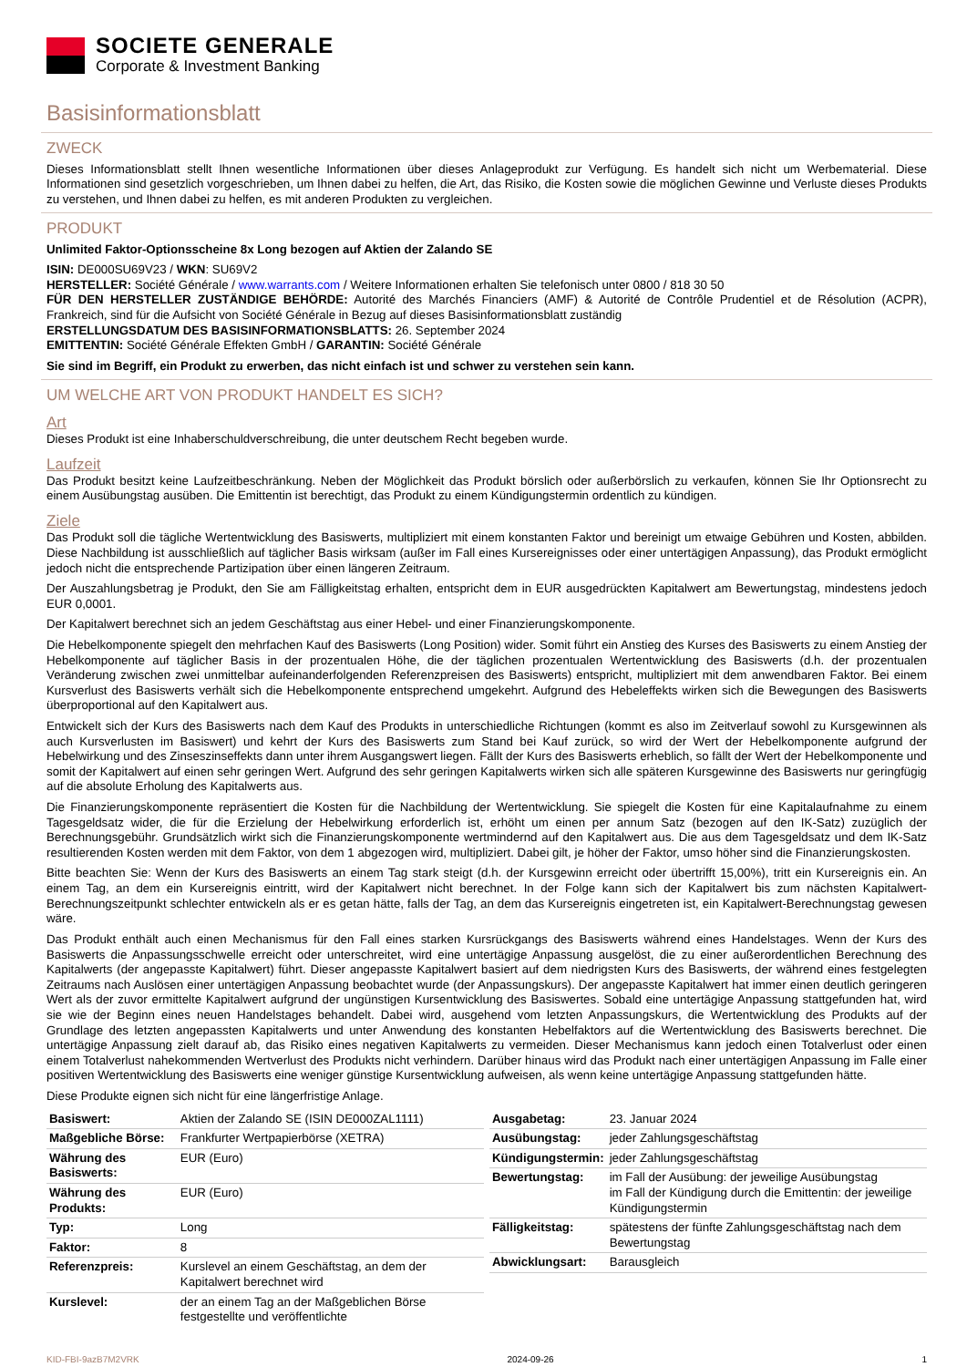SOCIETE GENERALE
Corporate & Investment Banking
Basisinformationsblatt
ZWECK
Dieses Informationsblatt stellt Ihnen wesentliche Informationen über dieses Anlageprodukt zur Verfügung. Es handelt sich nicht um Werbematerial. Diese Informationen sind gesetzlich vorgeschrieben, um Ihnen dabei zu helfen, die Art, das Risiko, die Kosten sowie die möglichen Gewinne und Verluste dieses Produkts zu verstehen, und Ihnen dabei zu helfen, es mit anderen Produkten zu vergleichen.
PRODUKT
Unlimited Faktor-Optionsscheine 8x Long bezogen auf Aktien der Zalando SE
ISIN: DE000SU69V23 / WKN: SU69V2
HERSTELLER: Société Générale / www.warrants.com / Weitere Informationen erhalten Sie telefonisch unter 0800 / 818 30 50
FÜR DEN HERSTELLER ZUSTÄNDIGE BEHÖRDE: Autorité des Marchés Financiers (AMF) & Autorité de Contrôle Prudentiel et de Résolution (ACPR), Frankreich, sind für die Aufsicht von Société Générale in Bezug auf dieses Basisinformationsblatt zuständig
ERSTELLUNGSDATUM DES BASISINFORMATIONSBLATTS: 26. September 2024
EMITTENTIN: Société Générale Effekten GmbH / GARANTIN: Société Générale
Sie sind im Begriff, ein Produkt zu erwerben, das nicht einfach ist und schwer zu verstehen sein kann.
UM WELCHE ART VON PRODUKT HANDELT ES SICH?
Art
Dieses Produkt ist eine Inhaberschuldverschreibung, die unter deutschem Recht begeben wurde.
Laufzeit
Das Produkt besitzt keine Laufzeitbeschränkung. Neben der Möglichkeit das Produkt börslich oder außerbörslich zu verkaufen, können Sie Ihr Optionsrecht zu einem Ausübungstag ausüben. Die Emittentin ist berechtigt, das Produkt zu einem Kündigungstermin ordentlich zu kündigen.
Ziele
Das Produkt soll die tägliche Wertentwicklung des Basiswerts, multipliziert mit einem konstanten Faktor und bereinigt um etwaige Gebühren und Kosten, abbilden. Diese Nachbildung ist ausschließlich auf täglicher Basis wirksam (außer im Fall eines Kursereignisses oder einer untertägigen Anpassung), das Produkt ermöglicht jedoch nicht die entsprechende Partizipation über einen längeren Zeitraum.
Der Auszahlungsbetrag je Produkt, den Sie am Fälligkeitstag erhalten, entspricht dem in EUR ausgedrückten Kapitalwert am Bewertungstag, mindestens jedoch EUR 0,0001.
Der Kapitalwert berechnet sich an jedem Geschäftstag aus einer Hebel- und einer Finanzierungskomponente.
Die Hebelkomponente spiegelt den mehrfachen Kauf des Basiswerts (Long Position) wider. Somit führt ein Anstieg des Kurses des Basiswerts zu einem Anstieg der Hebelkomponente auf täglicher Basis in der prozentualen Höhe, die der täglichen prozentualen Wertentwicklung des Basiswerts (d.h. der prozentualen Veränderung zwischen zwei unmittelbar aufeinanderfolgenden Referenzpreisen des Basiswerts) entspricht, multipliziert mit dem anwendbaren Faktor. Bei einem Kursverlust des Basiswerts verhält sich die Hebelkomponente entsprechend umgekehrt. Aufgrund des Hebeleffekts wirken sich die Bewegungen des Basiswerts überproportional auf den Kapitalwert aus.
Entwickelt sich der Kurs des Basiswerts nach dem Kauf des Produkts in unterschiedliche Richtungen (kommt es also im Zeitverlauf sowohl zu Kursgewinnen als auch Kursverlusten im Basiswert) und kehrt der Kurs des Basiswerts zum Stand bei Kauf zurück, so wird der Wert der Hebelkomponente aufgrund der Hebelwirkung und des Zinseszinseffekts dann unter ihrem Ausgangswert liegen. Fällt der Kurs des Basiswerts erheblich, so fällt der Wert der Hebelkomponente und somit der Kapitalwert auf einen sehr geringen Wert. Aufgrund des sehr geringen Kapitalwerts wirken sich alle späteren Kursgewinne des Basiswerts nur geringfügig auf die absolute Erholung des Kapitalwerts aus.
Die Finanzierungskomponente repräsentiert die Kosten für die Nachbildung der Wertentwicklung. Sie spiegelt die Kosten für eine Kapitalaufnahme zu einem Tagesgeldsatz wider, die für die Erzielung der Hebelwirkung erforderlich ist, erhöht um einen per annum Satz (bezogen auf den IK-Satz) zuzüglich der Berechnungsgebühr. Grundsätzlich wirkt sich die Finanzierungskomponente wertmindernd auf den Kapitalwert aus. Die aus dem Tagesgeldsatz und dem IK-Satz resultierenden Kosten werden mit dem Faktor, von dem 1 abgezogen wird, multipliziert. Dabei gilt, je höher der Faktor, umso höher sind die Finanzierungskosten.
Bitte beachten Sie: Wenn der Kurs des Basiswerts an einem Tag stark steigt (d.h. der Kursgewinn erreicht oder übertrifft 15,00%), tritt ein Kursereignis ein. An einem Tag, an dem ein Kursereignis eintritt, wird der Kapitalwert nicht berechnet. In der Folge kann sich der Kapitalwert bis zum nächsten Kapitalwert-Berechnungszeitpunkt schlechter entwickeln als er es getan hätte, falls der Tag, an dem das Kursereignis eingetreten ist, ein Kapitalwert-Berechnungstag gewesen wäre.
Das Produkt enthält auch einen Mechanismus für den Fall eines starken Kursrückgangs des Basiswerts während eines Handelstages. Wenn der Kurs des Basiswerts die Anpassungsschwelle erreicht oder unterschreitet, wird eine untertägige Anpassung ausgelöst, die zu einer außerordentlichen Berechnung des Kapitalwerts (der angepasste Kapitalwert) führt. Dieser angepasste Kapitalwert basiert auf dem niedrigsten Kurs des Basiswerts, der während eines festgelegten Zeitraums nach Auslösen einer untertägigen Anpassung beobachtet wurde (der Anpassungskurs). Der angepasste Kapitalwert hat immer einen deutlich geringeren Wert als der zuvor ermittelte Kapitalwert aufgrund der ungünstigen Kursentwicklung des Basiswertes. Sobald eine untertägige Anpassung stattgefunden hat, wird sie wie der Beginn eines neuen Handelstages behandelt. Dabei wird, ausgehend vom letzten Anpassungskurs, die Wertentwicklung des Produkts auf der Grundlage des letzten angepassten Kapitalwerts und unter Anwendung des konstanten Hebelfaktors auf die Wertentwicklung des Basiswerts berechnet. Die untertägige Anpassung zielt darauf ab, das Risiko eines negativen Kapitalwerts zu vermeiden. Dieser Mechanismus kann jedoch einen Totalverlust oder einen einem Totalverlust nahekommenden Wertverlust des Produkts nicht verhindern. Darüber hinaus wird das Produkt nach einer untertägigen Anpassung im Falle einer positiven Wertentwicklung des Basiswerts eine weniger günstige Kursentwicklung aufweisen, als wenn keine untertägige Anpassung stattgefunden hätte.
Diese Produkte eignen sich nicht für eine längerfristige Anlage.
| Basiswert: | Aktien der Zalando SE (ISIN DE000ZAL1111) |
| Maßgebliche Börse: | Frankfurter Wertpapierbörse (XETRA) |
| Währung des Basiswerts: | EUR (Euro) |
| Währung des Produkts: | EUR (Euro) |
| Typ: | Long |
| Faktor: | 8 |
| Referenzpreis: | Kurslevel an einem Geschäftstag, an dem der Kapitalwert berechnet wird |
| Kurslevel: | der an einem Tag an der Maßgeblichen Börse festgestellte und veröffentlichte |
| Ausgabetag: | 23. Januar 2024 |
| Ausübungstag: | jeder Zahlungsgeschäftstag |
| Kündigungstermin: | jeder Zahlungsgeschäftstag |
| Bewertungstag: | im Fall der Ausübung: der jeweilige Ausübungstag im Fall der Kündigung durch die Emittentin: der jeweilige Kündigungstermin |
| Fälligkeitstag: | spätestens der fünfte Zahlungsgeschäftstag nach dem Bewertungstag |
| Abwicklungsart: | Barausgleich |
KID-FBI-9azB7M2VRK 2024-09-26 1